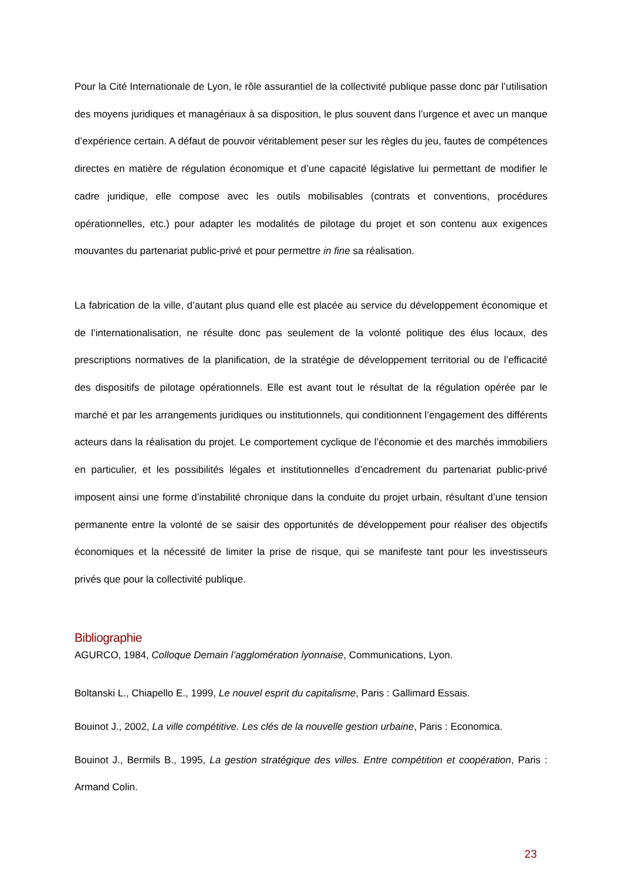Pour la Cité Internationale de Lyon, le rôle assurantiel de la collectivité publique passe donc par l’utilisation des moyens juridiques et managériaux à sa disposition, le plus souvent dans l’urgence et avec un manque d’expérience certain. A défaut de pouvoir véritablement peser sur les règles du jeu, fautes de compétences directes en matière de régulation économique et d’une capacité législative lui permettant de modifier le cadre juridique, elle compose avec les outils mobilisables (contrats et conventions, procédures opérationnelles, etc.) pour adapter les modalités de pilotage du projet et son contenu aux exigences mouvantes du partenariat public-privé et pour permettre in fine sa réalisation.
La fabrication de la ville, d’autant plus quand elle est placée au service du développement économique et de l’internationalisation, ne résulte donc pas seulement de la volonté politique des élus locaux, des prescriptions normatives de la planification, de la stratégie de développement territorial ou de l’efficacité des dispositifs de pilotage opérationnels. Elle est avant tout le résultat de la régulation opérée par le marché et par les arrangements juridiques ou institutionnels, qui conditionnent l’engagement des différents acteurs dans la réalisation du projet. Le comportement cyclique de l’économie et des marchés immobiliers en particulier, et les possibilités légales et institutionnelles d’encadrement du partenariat public-privé imposent ainsi une forme d’instabilité chronique dans la conduite du projet urbain, résultant d’une tension permanente entre la volonté de se saisir des opportunités de développement pour réaliser des objectifs économiques et la nécessité de limiter la prise de risque, qui se manifeste tant pour les investisseurs privés que pour la collectivité publique.
Bibliographie
AGURCO, 1984, Colloque Demain l’agglomération lyonnaise, Communications, Lyon.
Boltanski L., Chiapello E., 1999, Le nouvel esprit du capitalisme, Paris : Gallimard Essais.
Bouinot J., 2002, La ville compétitive. Les clés de la nouvelle gestion urbaine, Paris : Economica.
Bouinot J., Bermils B., 1995, La gestion stratégique des villes. Entre compétition et coopération, Paris : Armand Colin.
23